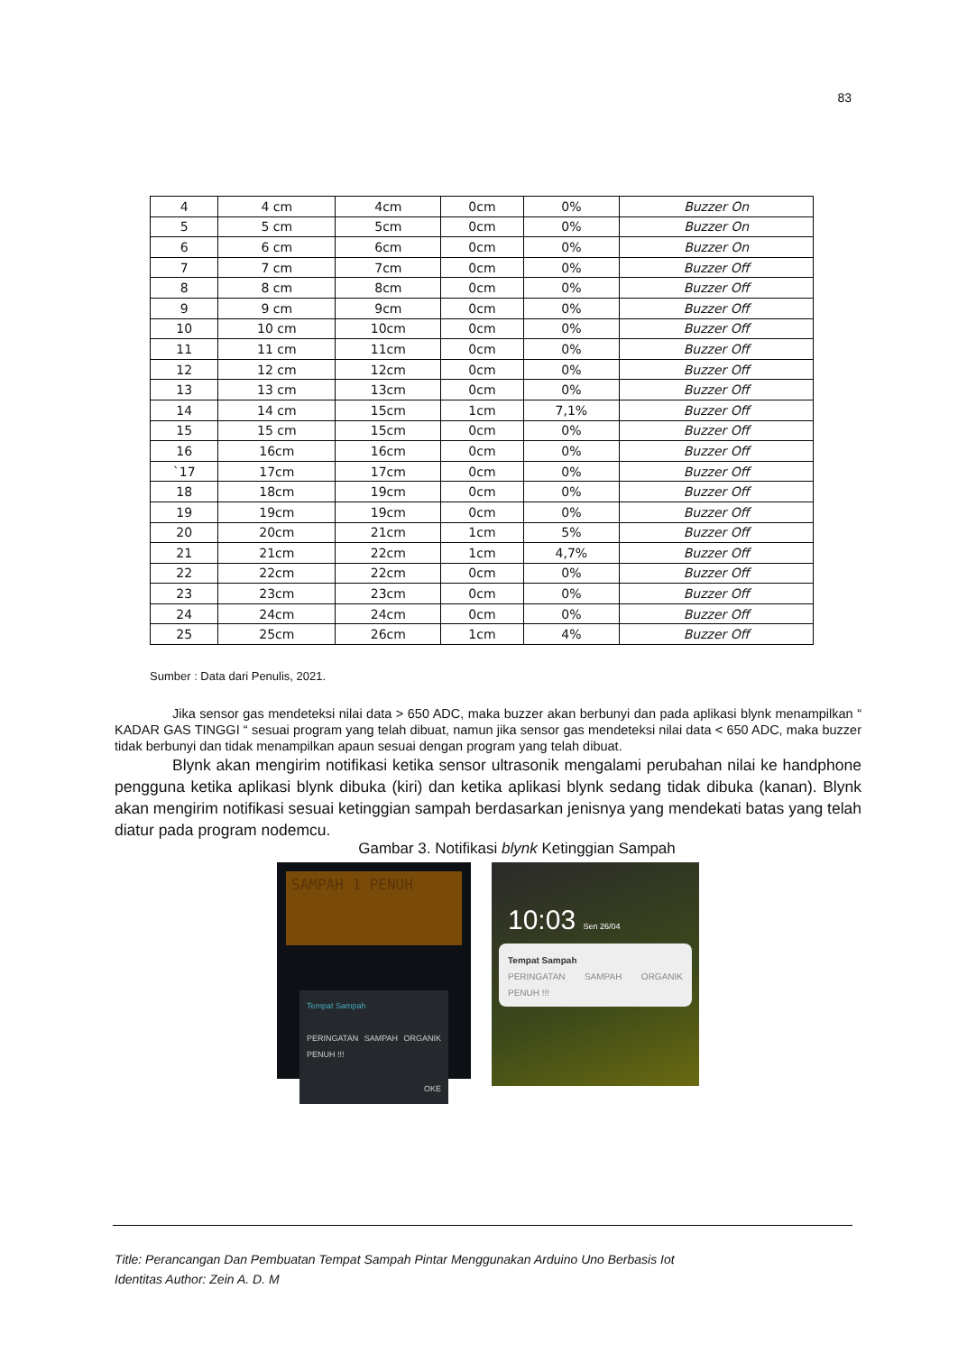83
| 4 | 4 cm | 4cm | 0cm | 0% | Buzzer On |
| 5 | 5 cm | 5cm | 0cm | 0% | Buzzer On |
| 6 | 6 cm | 6cm | 0cm | 0% | Buzzer On |
| 7 | 7 cm | 7cm | 0cm | 0% | Buzzer Off |
| 8 | 8 cm | 8cm | 0cm | 0% | Buzzer Off |
| 9 | 9 cm | 9cm | 0cm | 0% | Buzzer Off |
| 10 | 10 cm | 10cm | 0cm | 0% | Buzzer Off |
| 11 | 11 cm | 11cm | 0cm | 0% | Buzzer Off |
| 12 | 12 cm | 12cm | 0cm | 0% | Buzzer Off |
| 13 | 13 cm | 13cm | 0cm | 0% | Buzzer Off |
| 14 | 14 cm | 15cm | 1cm | 7,1% | Buzzer Off |
| 15 | 15 cm | 15cm | 0cm | 0% | Buzzer Off |
| 16 | 16cm | 16cm | 0cm | 0% | Buzzer Off |
| `17 | 17cm | 17cm | 0cm | 0% | Buzzer Off |
| 18 | 18cm | 19cm | 0cm | 0% | Buzzer Off |
| 19 | 19cm | 19cm | 0cm | 0% | Buzzer Off |
| 20 | 20cm | 21cm | 1cm | 5% | Buzzer Off |
| 21 | 21cm | 22cm | 1cm | 4,7% | Buzzer Off |
| 22 | 22cm | 22cm | 0cm | 0% | Buzzer Off |
| 23 | 23cm | 23cm | 0cm | 0% | Buzzer Off |
| 24 | 24cm | 24cm | 0cm | 0% | Buzzer Off |
| 25 | 25cm | 26cm | 1cm | 4% | Buzzer Off |
Sumber : Data dari Penulis, 2021.
Jika sensor gas mendeteksi nilai data > 650 ADC, maka buzzer akan berbunyi dan pada aplikasi blynk menampilkan “ KADAR GAS TINGGI “ sesuai program yang telah dibuat, namun jika sensor gas mendeteksi nilai data < 650 ADC, maka buzzer tidak berbunyi dan tidak menampilkan apaun sesuai dengan program yang telah dibuat.
Blynk akan mengirim notifikasi ketika sensor ultrasonik mengalami perubahan nilai ke handphone pengguna ketika aplikasi blynk dibuka (kiri) dan ketika aplikasi blynk sedang tidak dibuka (kanan). Blynk akan mengirim notifikasi sesuai ketinggian sampah berdasarkan jenisnya yang mendekati batas yang telah diatur pada program nodemcu.
Gambar 3. Notifikasi blynk Ketinggian Sampah
SAMPAH 1 PENUH
Tempat Sampah
PERINGATAN SAMPAH ORGANIK PENUH !!!
OKE
10:03 Sen 26/04
Tempat Sampah
PERINGATAN SAMPAH ORGANIK PENUH !!!
Title: Perancangan Dan Pembuatan Tempat Sampah Pintar Menggunakan Arduino Uno Berbasis Iot
Identitas Author: Zein A. D. M